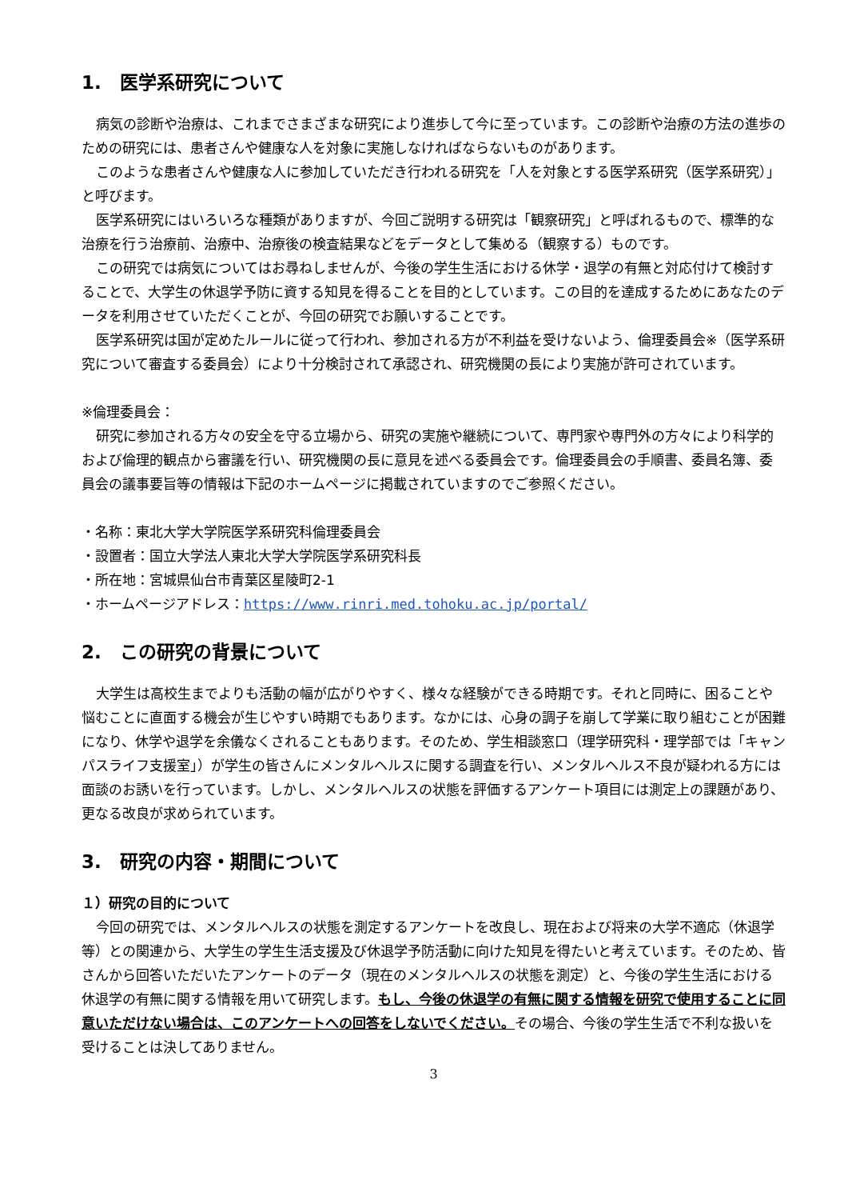1.　医学系研究について
病気の診断や治療は、これまでさまざまな研究により進歩して今に至っています。この診断や治療の方法の進歩のための研究には、患者さんや健康な人を対象に実施しなければならないものがあります。
このような患者さんや健康な人に参加していただき行われる研究を「人を対象とする医学系研究（医学系研究）」と呼びます。
医学系研究にはいろいろな種類がありますが、今回ご説明する研究は「観察研究」と呼ばれるもので、標準的な治療を行う治療前、治療中、治療後の検査結果などをデータとして集める（観察する）ものです。
この研究では病気についてはお尋ねしませんが、今後の学生生活における休学・退学の有無と対応付けて検討することで、大学生の休退学予防に資する知見を得ることを目的としています。この目的を達成するためにあなたのデータを利用させていただくことが、今回の研究でお願いすることです。
医学系研究は国が定めたルールに従って行われ、参加される方が不利益を受けないよう、倫理委員会※（医学系研究について審査する委員会）により十分検討されて承認され、研究機関の長により実施が許可されています。
※倫理委員会：
研究に参加される方々の安全を守る立場から、研究の実施や継続について、専門家や専門外の方々により科学的および倫理的観点から審議を行い、研究機関の長に意見を述べる委員会です。倫理委員会の手順書、委員名簿、委員会の議事要旨等の情報は下記のホームページに掲載されていますのでご参照ください。
・名称：東北大学大学院医学系研究科倫理委員会
・設置者：国立大学法人東北大学大学院医学系研究科長
・所在地：宮城県仙台市青葉区星陵町2-1
・ホームページアドレス：https://www.rinri.med.tohoku.ac.jp/portal/
2.　この研究の背景について
大学生は高校生までよりも活動の幅が広がりやすく、様々な経験ができる時期です。それと同時に、困ることや悩むことに直面する機会が生じやすい時期でもあります。なかには、心身の調子を崩して学業に取り組むことが困難になり、休学や退学を余儀なくされることもあります。そのため、学生相談窓口（理学研究科・理学部では「キャンパスライフ支援室」）が学生の皆さんにメンタルヘルスに関する調査を行い、メンタルヘルス不良が疑われる方には面談のお誘いを行っています。しかし、メンタルヘルスの状態を評価するアンケート項目には測定上の課題があり、更なる改良が求められています。
3.　研究の内容・期間について
１）研究の目的について
今回の研究では、メンタルヘルスの状態を測定するアンケートを改良し、現在および将来の大学不適応（休退学等）との関連から、大学生の学生生活支援及び休退学予防活動に向けた知見を得たいと考えています。そのため、皆さんから回答いただいたアンケートのデータ（現在のメンタルヘルスの状態を測定）と、今後の学生生活における休退学の有無に関する情報を用いて研究します。もし、今後の休退学の有無に関する情報を研究で使用することに同意いただけない場合は、このアンケートへの回答をしないでください。その場合、今後の学生生活で不利な扱いを受けることは決してありません。
3